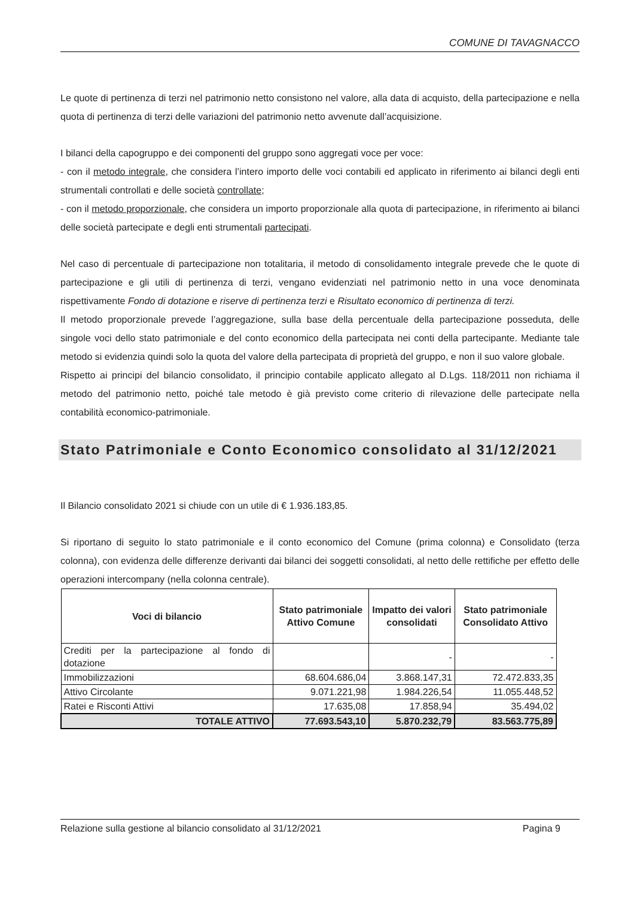COMUNE DI TAVAGNACCO
Le quote di pertinenza di terzi nel patrimonio netto consistono nel valore, alla data di acquisto, della partecipazione e nella quota di pertinenza di terzi delle variazioni del patrimonio netto avvenute dall’acquisizione.
I bilanci della capogruppo e dei componenti del gruppo sono aggregati voce per voce:
- con il metodo integrale, che considera l’intero importo delle voci contabili ed applicato in riferimento ai bilanci degli enti strumentali controllati e delle società controllate;
- con il metodo proporzionale, che considera un importo proporzionale alla quota di partecipazione, in riferimento ai bilanci delle società partecipate e degli enti strumentali partecipati.
Nel caso di percentuale di partecipazione non totalitaria, il metodo di consolidamento integrale prevede che le quote di partecipazione e gli utili di pertinenza di terzi, vengano evidenziati nel patrimonio netto in una voce denominata rispettivamente Fondo di dotazione e riserve di pertinenza terzi e Risultato economico di pertinenza di terzi.
Il metodo proporzionale prevede l’aggregazione, sulla base della percentuale della partecipazione posseduta, delle singole voci dello stato patrimoniale e del conto economico della partecipata nei conti della partecipante. Mediante tale metodo si evidenzia quindi solo la quota del valore della partecipata di proprietà del gruppo, e non il suo valore globale.
Rispetto ai principi del bilancio consolidato, il principio contabile applicato allegato al D.Lgs. 118/2011 non richiama il metodo del patrimonio netto, poiché tale metodo è già previsto come criterio di rilevazione delle partecipate nella contabilità economico-patrimoniale.
Stato Patrimoniale e Conto Economico consolidato al 31/12/2021
Il Bilancio consolidato 2021 si chiude con un utile di € 1.936.183,85.
Si riportano di seguito lo stato patrimoniale e il conto economico del Comune (prima colonna) e Consolidato (terza colonna), con evidenza delle differenze derivanti dai bilanci dei soggetti consolidati, al netto delle rettifiche per effetto delle operazioni intercompany (nella colonna centrale).
| Voci di bilancio | Stato patrimoniale Attivo Comune | Impatto dei valori consolidati | Stato patrimoniale Consolidato Attivo |
| --- | --- | --- | --- |
| Crediti per la partecipazione al fondo di dotazione | | - | - |
| Immobilizzazioni | 68.604.686,04 | 3.868.147,31 | 72.472.833,35 |
| Attivo Circolante | 9.071.221,98 | 1.984.226,54 | 11.055.448,52 |
| Ratei e Risconti Attivi | 17.635,08 | 17.858,94 | 35.494,02 |
| TOTALE ATTIVO | 77.693.543,10 | 5.870.232,79 | 83.563.775,89 |
Relazione sulla gestione al bilancio consolidato al 31/12/2021 Pagina 9